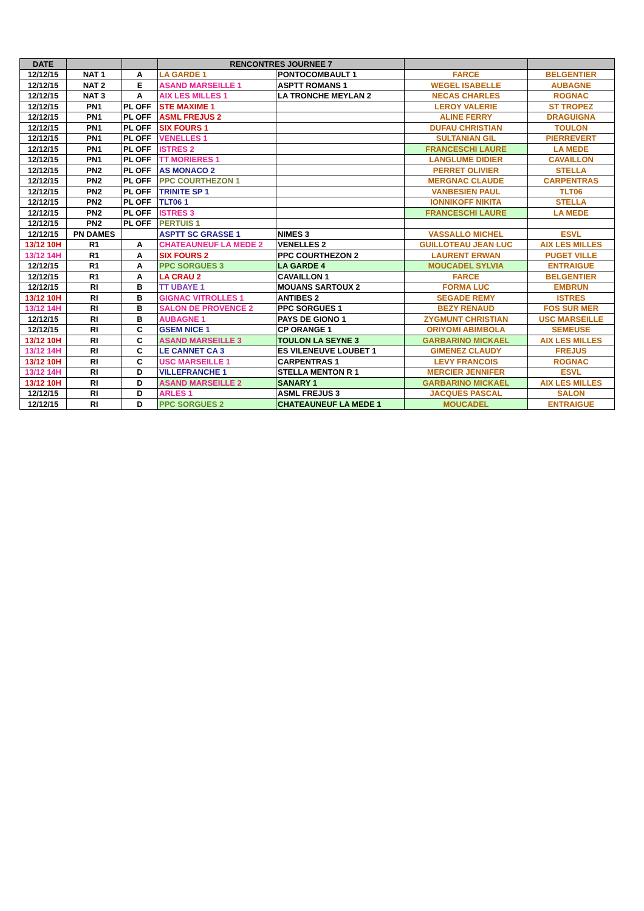| DATE | | | RENCONTRES JOURNEE 7 | | | |
| --- | --- | --- | --- | --- | --- | --- |
| 12/12/15 | NAT 1 | A | LA GARDE 1 | PONTOCOMBAULT 1 | FARCE | BELGENTIER |
| 12/12/15 | NAT 2 | E | ASAND MARSEILLE 1 | ASPTT ROMANS 1 | WEGEL ISABELLE | AUBAGNE |
| 12/12/15 | NAT 3 | A | AIX LES MILLES 1 | LA TRONCHE MEYLAN 2 | NECAS CHARLES | ROGNAC |
| 12/12/15 | PN1 | PL OFF | STE MAXIME 1 | | LEROY VALERIE | ST TROPEZ |
| 12/12/15 | PN1 | PL OFF | ASML FREJUS 2 | | ALINE FERRY | DRAGUIGNA |
| 12/12/15 | PN1 | PL OFF | SIX FOURS 1 | | DUFAU CHRISTIAN | TOULON |
| 12/12/15 | PN1 | PL OFF | VENELLES 1 | | SULTANIAN GIL | PIERREVERT |
| 12/12/15 | PN1 | PL OFF | ISTRES 2 | | FRANCESCHI LAURE | LA MEDE |
| 12/12/15 | PN1 | PL OFF | TT MORIERES 1 | | LANGLUME DIDIER | CAVAILLON |
| 12/12/15 | PN2 | PL OFF | AS MONACO 2 | | PERRET OLIVIER | STELLA |
| 12/12/15 | PN2 | PL OFF | PPC COURTHEZON 1 | | MERGNAC CLAUDE | CARPENTRAS |
| 12/12/15 | PN2 | PL OFF | TRINITE SP 1 | | VANBESIEN PAUL | TLT06 |
| 12/12/15 | PN2 | PL OFF | TLT06 1 | | IONNIKOFF NIKITA | STELLA |
| 12/12/15 | PN2 | PL OFF | ISTRES 3 | | FRANCESCHI LAURE | LA MEDE |
| 12/12/15 | PN2 | PL OFF | PERTUIS 1 | | | |
| 12/12/15 | PN DAMES | | ASPTT SC GRASSE 1 | NIMES 3 | VASSALLO MICHEL | ESVL |
| 13/12 10H | R1 | A | CHATEAUNEUF LA MEDE 2 | VENELLES 2 | GUILLOTEAU JEAN LUC | AIX LES MILLES |
| 13/12 14H | R1 | A | SIX FOURS 2 | PPC COURTHEZON 2 | LAURENT ERWAN | PUGET VILLE |
| 12/12/15 | R1 | A | PPC SORGUES 3 | LA GARDE 4 | MOUCADEL SYLVIA | ENTRAIGUE |
| 12/12/15 | R1 | A | LA CRAU 2 | CAVAILLON 1 | FARCE | BELGENTIER |
| 12/12/15 | RI | B | TT UBAYE 1 | MOUANS SARTOUX 2 | FORMA LUC | EMBRUN |
| 13/12 10H | RI | B | GIGNAC VITROLLES 1 | ANTIBES 2 | SEGADE REMY | ISTRES |
| 13/12 14H | RI | B | SALON DE PROVENCE 2 | PPC SORGUES 1 | BEZY RENAUD | FOS SUR MER |
| 12/12/15 | RI | B | AUBAGNE 1 | PAYS DE GIONO 1 | ZYGMUNT CHRISTIAN | USC MARSEILLE |
| 12/12/15 | RI | C | GSEM NICE 1 | CP ORANGE 1 | ORIYOMI ABIMBOLA | SEMEUSE |
| 13/12 10H | RI | C | ASAND MARSEILLE 3 | TOULON LA SEYNE 3 | GARBARINO MICKAEL | AIX LES MILLES |
| 13/12 14H | RI | C | LE CANNET CA 3 | ES VILENEUVE LOUBET 1 | GIMENEZ CLAUDY | FREJUS |
| 13/12 10H | RI | C | USC MARSEILLE 1 | CARPENTRAS 1 | LEVY FRANCOIS | ROGNAC |
| 13/12 14H | RI | D | VILLEFRANCHE 1 | STELLA MENTON R 1 | MERCIER JENNIFER | ESVL |
| 13/12 10H | RI | D | ASAND MARSEILLE 2 | SANARY 1 | GARBARINO MICKAEL | AIX LES MILLES |
| 12/12/15 | RI | D | ARLES 1 | ASML FREJUS 3 | JACQUES PASCAL | SALON |
| 12/12/15 | RI | D | PPC SORGUES 2 | CHATEAUNEUF LA MEDE 1 | MOUCADEL | ENTRAIGUE |